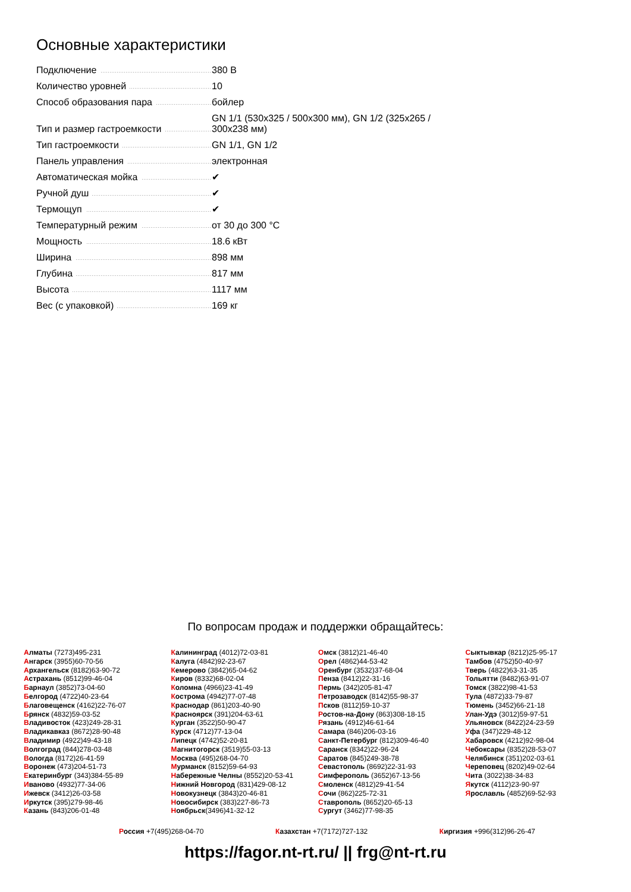Основные характеристики
| Подключение | 380 В |
| Количество уровней | 10 |
| Способ образования пара | бойлер |
| Тип и размер гастроемкости | GN 1/1 (530x325 / 500x300 мм), GN 1/2 (325x265 / 300x238 мм) |
| Тип гастроемкости | GN 1/1, GN 1/2 |
| Панель управления | электронная |
| Автоматическая мойка | ✔ |
| Ручной душ | ✔ |
| Термощуп | ✔ |
| Температурный режим | от 30 до 300 °C |
| Мощность | 18.6 кВт |
| Ширина | 898 мм |
| Глубина | 817 мм |
| Высота | 1117 мм |
| Вес (с упаковкой) | 169 кг |
По вопросам продаж и поддержки обращайтесь:
Алматы (7273)495-231
Ангарск (3955)60-70-56
Архангельск (8182)63-90-72
Астрахань (8512)99-46-04
Барнаул (3852)73-04-60
Белгород (4722)40-23-64
Благовещенск (4162)22-76-07
Брянск (4832)59-03-52
Владивосток (423)249-28-31
Владикавказ (8672)28-90-48
Владимир (4922)49-43-18
Волгоград (844)278-03-48
Вологда (8172)26-41-59
Воронеж (473)204-51-73
Екатеринбург (343)384-55-89
Иваново (4932)77-34-06
Ижевск (3412)26-03-58
Иркутск (395)279-98-46
Казань (843)206-01-48
Калининград (4012)72-03-81
Калуга (4842)92-23-67
Кемерово (3842)65-04-62
Киров (8332)68-02-04
Коломна (4966)23-41-49
Кострома (4942)77-07-48
Краснодар (861)203-40-90
Красноярск (391)204-63-61
Курган (3522)50-90-47
Курск (4712)77-13-04
Липецк (4742)52-20-81
Магнитогорск (3519)55-03-13
Москва (495)268-04-70
Мурманск (8152)59-64-93
Набережные Челны (8552)20-53-41
Нижний Новгород (831)429-08-12
Новокузнецк (3843)20-46-81
Новосибирск (383)227-86-73
Ноябрьск(3496)41-32-12
Омск (3812)21-46-40
Орел (4862)44-53-42
Оренбург (3532)37-68-04
Пенза (8412)22-31-16
Пермь (342)205-81-47
Петрозаводск (8142)55-98-37
Псков (8112)59-10-37
Ростов-на-Дону (863)308-18-15
Рязань (4912)46-61-64
Самара (846)206-03-16
Санкт-Петербург (812)309-46-40
Саранск (8342)22-96-24
Саратов (845)249-38-78
Севастополь (8692)22-31-93
Симферополь (3652)67-13-56
Смоленск (4812)29-41-54
Сочи (862)225-72-31
Ставрополь (8652)20-65-13
Сургут (3462)77-98-35
Сыктывкар (8212)25-95-17
Тамбов (4752)50-40-97
Тверь (4822)63-31-35
Тольятти (8482)63-91-07
Томск (3822)98-41-53
Тула (4872)33-79-87
Тюмень (3452)66-21-18
Улан-Удэ (3012)59-97-51
Ульяновск (8422)24-23-59
Уфа (347)229-48-12
Хабаровск (4212)92-98-04
Чебоксары (8352)28-53-07
Челябинск (351)202-03-61
Череповец (8202)49-02-64
Чита (3022)38-34-83
Якутск (4112)23-90-97
Ярославль (4852)69-52-93
Россия +7(495)268-04-70 Казахстан +7(7172)727-132 Киргизия +996(312)96-26-47
https://fagor.nt-rt.ru/ || frg@nt-rt.ru